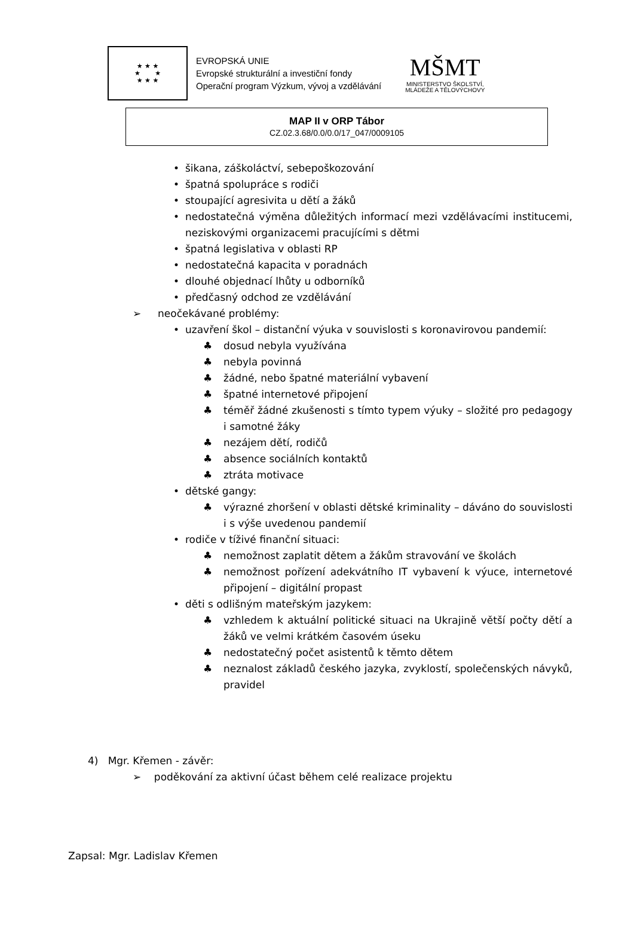★ ★ ★
★ ★
★ ★ ★
EVROPSKÁ UNIE
Evropské strukturální a investiční fondy
Operační program Výzkum, vývoj a vzdělávání
MŠMT
MINISTERSTVO ŠKOLSTVÍ,
MLÁDEŽE A TĚLOVÝCHOVY
MAP II v ORP Tábor
CZ.02.3.68/0.0/0.0/17_047/0009105
• šikana, záškoláctví, sebepoškozování
• špatná spolupráce s rodiči
• stoupající agresivita u dětí a žáků
• nedostatečná výměna důležitých informací mezi vzdělávacími institucemi, neziskovými organizacemi pracujícími s dětmi
• špatná legislativa v oblasti RP
• nedostatečná kapacita v poradnách
• dlouhé objednací lhůty u odborníků
• předčasný odchod ze vzdělávání
➢ neočekávané problémy:
• uzavření škol – distanční výuka v souvislosti s koronavirovou pandemií:
♣ dosud nebyla využívána
♣ nebyla povinná
♣ žádné, nebo špatné materiální vybavení
♣ špatné internetové připojení
♣ téměř žádné zkušenosti s tímto typem výuky – složité pro pedagogy i samotné žáky
♣ nezájem dětí, rodičů
♣ absence sociálních kontaktů
♣ ztráta motivace
• dětské gangy:
♣ výrazné zhoršení v oblasti dětské kriminality – dáváno do souvislosti i s výše uvedenou pandemií
• rodiče v tíživé finanční situaci:
♣ nemožnost zaplatit dětem a žákům stravování ve školách
♣ nemožnost pořízení adekvátního IT vybavení k výuce, internetové připojení – digitální propast
• děti s odlišným mateřským jazykem:
♣ vzhledem k aktuální politické situaci na Ukrajině větší počty dětí a žáků ve velmi krátkém časovém úseku
♣ nedostatečný počet asistentů k těmto dětem
♣ neznalost základů českého jazyka, zvyklostí, společenských návyků, pravidel
4) Mgr. Křemen - závěr:
➢ poděkování za aktivní účast během celé realizace projektu
Zapsal: Mgr. Ladislav Křemen